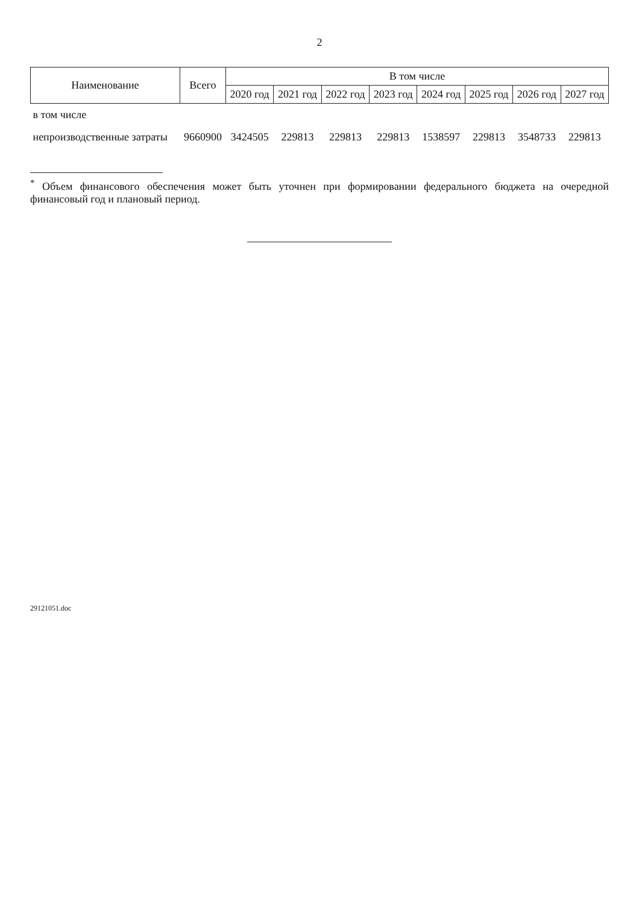2
| Наименование | Всего | В том числе | | | | | | | |
| --- | --- | --- | --- | --- | --- | --- | --- | --- | --- |
| | | 2020 год | 2021 год | 2022 год | 2023 год | 2024 год | 2025 год | 2026 год | 2027 год |
| в том числе | | | | | | | | | |
| непроизводственные затраты | 9660900 | 3424505 | 229813 | 229813 | 229813 | 1538597 | 229813 | 3548733 | 229813 |
<sup>*</sup> Объем финансового обеспечения может быть уточнен при формировании федерального бюджета на очередной финансовый год и плановый период.
29121051.doc